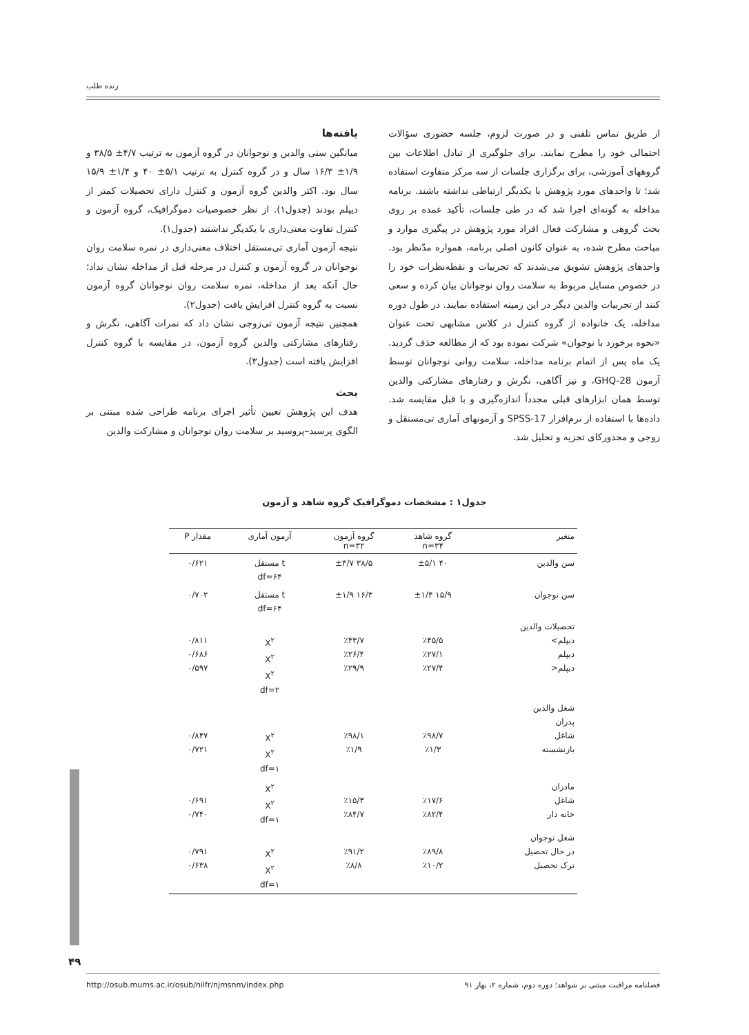زنده طلب
از طریق تماس تلفنی و در صورت لزوم، جلسه حضوری سؤالات احتمالی خود را مطرح نمایند. برای جلوگیری از تبادل اطلاعات بین گروههای آموزشی، برای برگزاری جلسات از سه مرکز متفاوت استفاده شد؛ تا واحدهای مورد پژوهش با یکدیگر ارتباطی نداشته باشند. برنامه مداخله به گونه‌ای اجرا شد که در طی جلسات، تأکید عمده بر روی بحث گروهی و مشارکت فعال افراد مورد پژوهش در پیگیری موارد و مباحث مطرح شده، به عنوان کانون اصلی برنامه، همواره مدّنظر بود. واحدهای پژوهش تشویق می‌شدند که تجربیات و نقطه‌نظرات خود را در خصوص مسایل مربوط به سلامت روان نوجوانان بیان کرده و سعی کنند از تجربیات والدین دیگر در این زمینه استفاده نمایند. در طول دوره مداخله، یک خانواده از گروه کنترل در کلاس مشابهی تحت عنوان «نحوه برخورد با نوجوان» شرکت نموده بود که از مطالعه حذف گردید. یک ماه پس از اتمام برنامه مداخله، سلامت روانی نوجوانان توسط آزمون GHQ-28، و نیز آگاهی، نگرش و رفتارهای مشارکتی والدین توسط همان ابزارهای قبلی مجدداً اندازه‌گیری و با قبل مقایسه شد. داده‌ها با استفاده از نرم‌افزار SPSS-17 و آزمونهای آماری تی‌مستقل و زوجی و مجذورکای تجزیه و تحلیل شد.
یافته‌ها
میانگین سنی والدین و نوجوانان در گروه آزمون به ترتیب ۴/۷± ۳۸/۵ و ۱/۹± ۱۶/۳ سال و در گروه کنترل به ترتیب ۵/۱± ۴۰ و ۱/۴± ۱۵/۹ سال بود. اکثر والدین گروه آزمون و کنترل دارای تحصیلات کمتر از دیپلم بودند (جدول۱). از نظر خصوصیات دموگرافیک، گروه آزمون و کنترل تفاوت معنی‌داری با یکدیگر نداشتند (جدول۱).
نتیجه آزمون آماری تی‌مستقل اختلاف معنی‌داری در نمره سلامت روان نوجوانان در گروه آزمون و کنترل در مرحله قبل از مداخله نشان نداد؛ حال آنکه بعد از مداخله، نمره سلامت روان نوجوانان گروه آزمون نسبت به گروه کنترل افزایش یافت (جدول۲).
همچنین نتیجه آزمون تی‌زوجی نشان داد که نمرات آگاهی، نگرش و رفتارهای مشارکتی والدین گروه آزمون، در مقایسه با گروه کنترل افزایش یافته است (جدول۳).
بحث
هدف این پژوهش تعیین تأثیر اجرای برنامه طراحی شده مبتنی بر الگوی پرسید–پروسید بر سلامت روان نوجوانان و مشارکت والدین
جدول۱ : مشخصات دموگرافیک گروه شاهد و آزمون
| متغیر | گروه شاهد n=۳۴ | گروه آزمون n=۳۲ | آزمون آماری | مقدار P |
| --- | --- | --- | --- | --- |
| سن والدین | ۴۰ ±۵/۱ | ۳۸/۵ ±۴/۷ | t مستقل df=۶۴ | ۰/۶۲۱ |
| سن نوجوان | ۱۵/۹ ±۱/۴ | ۱۶/۳ ±۱/۹ | t مستقل df=۶۴ | ۰/۷۰۲ |
| تحصیلات والدین دیپلم> دیپلم دیپلم< | ٪۴۵/۵ ٪۲۷/۱ ٪۲۷/۴ | ٪۴۳/۷ ٪۲۶/۴ ٪۲۹/۹ | X<sup>۲</sup> X<sup>۲</sup> X<sup>۲</sup> df=۲ | ۰/۸۱۱ ۰/۶۸۶ ۰/۵۹۷ |
| شغل والدین پدران شاغل بازنشسته | ٪۹۸/۷ ٪۱/۳ | ٪۹۸/۱ ٪۱/۹ | X<sup>۲</sup> X<sup>۲</sup> df=۱ | ۰/۸۴۷ ۰/۷۲۱ |
| مادران شاغل خانه دار | ٪۱۷/۶ ٪۸۲/۴ | ٪۱۵/۳ ٪۸۴/۷ | X<sup>۲</sup> X<sup>۲</sup> df=۱ | ۰/۶۹۱ ۰/۷۴۰ |
| شغل نوجوان در حال تحصیل ترک تحصیل | ٪۸۹/۸ ٪۱۰/۲ | ٪۹۱/۲ ٪۸/۸ | X<sup>۲</sup> X<sup>۲</sup> df=۱ | ۰/۷۹۱ ۰/۶۳۸ |
۴۹
فصلنامه مراقبت مبتنی بر شواهد؛ دوره دوم، شماره ۲، بهار ۹۱ http://osub.mums.ac.ir/osub/nilfr/njmsnm/index.php